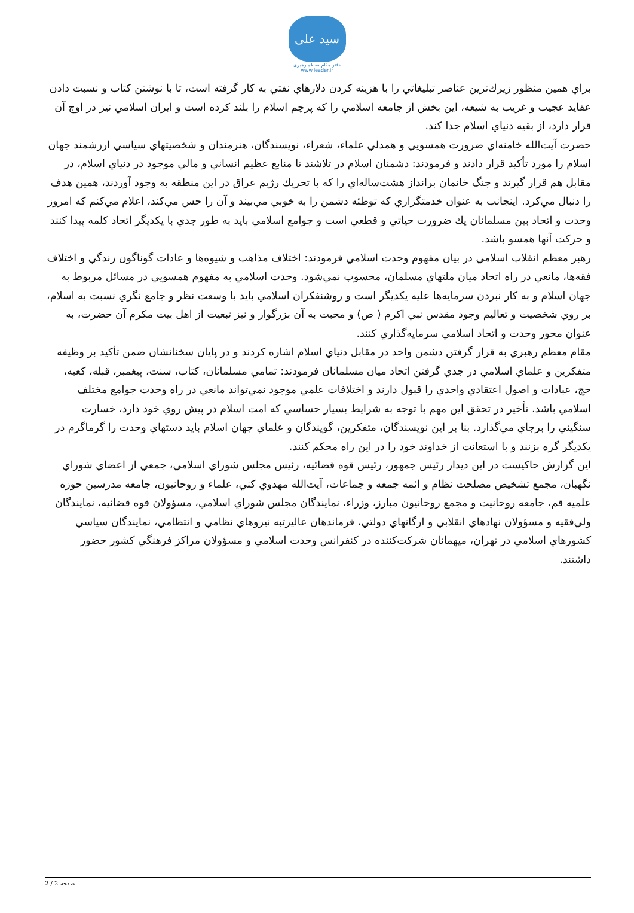سید علی
دفتر مقام معظم رهبری
www.leader.ir
براي همين منظور زيرك‌ترين عناصر تبليغاتي را با هزينه كردن دلارهاي نفتي به كار گرفته است، تا با نوشتن كتاب و نسبت دادن عقايد عجيب و غريب به شيعه، اين بخش از جامعه اسلامي را كه پرچم اسلام را بلند كرده است و ايران اسلامي نيز در اوج آن قرار دارد، از بقيه دنياي اسلام جدا كند.
حضرت آيت‌الله خامنه‌اي ضرورت همسويي و همدلي علماء، شعراء، نويسندگان، هنرمندان و شخصيتهاي سياسي ارزشمند جهان اسلام را مورد تأكيد قرار دادند و فرمودند: دشمنان اسلام در تلاشند تا منابع عظيم انساني و مالي موجود در دنياي اسلام، در مقابل هم قرار گيرند و جنگ خانمان برانداز هشت‌ساله‌اي را كه با تحريك رژيم عراق در اين منطقه به وجود آوردند، همين هدف را دنبال مي‌كرد. اينجانب به عنوان خدمتگزاري كه توطئه دشمن را به خوبي مي‌بيند و آن را حس مي‌كند، اعلام مي‌كنم كه امروز وحدت و اتحاد بين مسلمانان يك ضرورت حياتي و قطعي است و جوامع اسلامي بايد به طور جدي با يكديگر اتحاد كلمه پيدا كنند و حركت آنها همسو باشد.
رهبر معظم انقلاب اسلامي در بيان مفهوم وحدت اسلامي فرمودند: اختلاف مذاهب و شيوه‌ها و عادات گوناگون زندگي و اختلاف فقه‌ها، مانعي در راه اتحاد ميان ملتهاي مسلمان، محسوب نمي‌شود. وحدت اسلامي به مفهوم همسويي در مسائل مربوط به جهان اسلام و به كار نبردن سرمايه‌ها عليه يكديگر است و روشنفكران اسلامي بايد با وسعت نظر و جامع نگري نسبت به اسلام، بر روي شخصيت و تعاليم وجود مقدس نبي اكرم ( ص) و محبت به آن بزرگوار و نيز تبعيت از اهل بيت مكرم آن حضرت، به عنوان محور وحدت و اتحاد اسلامي سرمايه‌گذاري كنند.
مقام معظم رهبري به قرار گرفتن دشمن واحد در مقابل دنياي اسلام اشاره كردند و در پايان سخنانشان ضمن تأكيد بر وظيفه متفكرين و علماي اسلامي در جدي گرفتن اتحاد ميان مسلمانان فرمودند: تمامي مسلمانان، كتاب، سنت، پيغمبر، قبله، كعبه، حج، عبادات و اصول اعتقادي واحدي را قبول دارند و اختلافات علمي موجود نمي‌تواند مانعي در راه وحدت جوامع مختلف اسلامي باشد. تأخير در تحقق اين مهم با توجه به شرايط بسيار حساسي كه امت اسلام در پيش روي خود دارد، خسارت سنگيني را برجاي مي‌گذارد. بنا بر اين نويسندگان، متفكرين، گويندگان و علماي جهان اسلام بايد دستهاي وحدت را گرماگرم در يكديگر گره بزنند و با استعانت از خداوند خود را در اين راه محكم كنند.
اين گزارش حاكيست در اين ديدار رئيس جمهور، رئيس قوه قضائيه، رئيس مجلس شوراي اسلامي، جمعي از اعضاي شوراي نگهبان، مجمع تشخيص مصلحت نظام و ائمه جمعه و جماعات، آيت‌الله مهدوي كني، علماء و روحانيون، جامعه مدرسين حوزه علميه قم، جامعه روحانيت و مجمع روحانيون مبارز، وزراء، نمايندگان مجلس شوراي اسلامي، مسؤولان قوه قضائيه، نمايندگان ولي‌فقيه و مسؤولان نهادهاي انقلابي و ارگانهاي دولتي، فرماندهان عاليرتبه نيروهاي نظامي و انتظامي، نمايندگان سياسي كشورهاي اسلامي در تهران، ميهمانان شركت‌كننده در كنفرانس وحدت اسلامي و مسؤولان مراكز فرهنگي كشور حضور داشتند.
صفحه 2 / 2